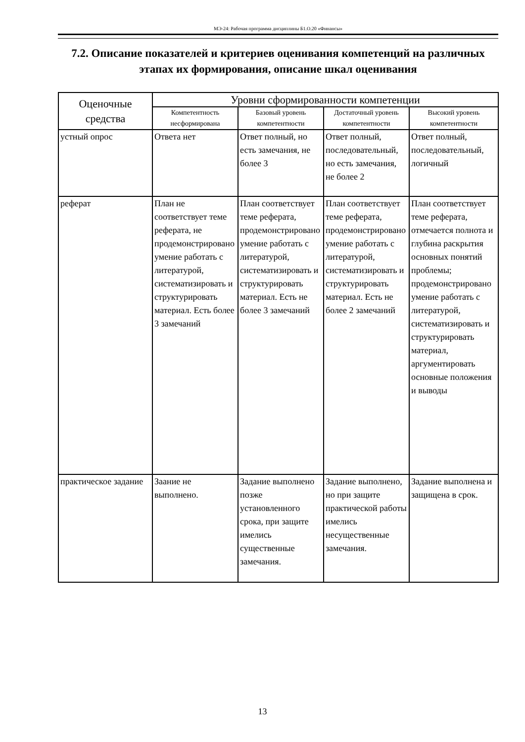МЭ-24: Рабочая программа дисциплины Б1.О.20 «Финансы»
7.2. Описание показателей и критериев оценивания компетенций на различных этапах их формирования, описание шкал оценивания
| Оценочные средства | Уровни сформированности компетенции | | | |
| --- | --- | --- | --- | --- |
| | Компетентность несформирована | Базовый уровень компетентности | Достаточный уровень компетентности | Высокий уровень компетентности |
| устный опрос | Ответа нет | Ответ полный, но есть замечания, не более 3 | Ответ полный, последовательный, но есть замечания, не более 2 | Ответ полный, последовательный, логичный |
| реферат | План не соответствует теме реферата, не продемонстрировано умение работать с литературой, систематизировать и структурировать материал. Есть более 3 замечаний | План соответствует теме реферата, продемонстрировано умение работать с литературой, систематизировать и структурировать материал. Есть не более 3 замечаний | План соответствует теме реферата, продемонстрировано умение работать с литературой, систематизировать и структурировать материал. Есть не более 2 замечаний | План соответствует теме реферата, отмечается полнота и глубина раскрытия основных понятий проблемы; продемонстрировано умение работать с литературой, систематизировать и структурировать материал, аргументировать основные положения и выводы |
| практическое задание | Заание не выполнено. | Задание выполнено позже установленного срока, при защите имелись существенные замечания. | Задание выполнено, но при защите практической работы имелись несущественные замечания. | Задание выполнена и защищена в срок. |
13